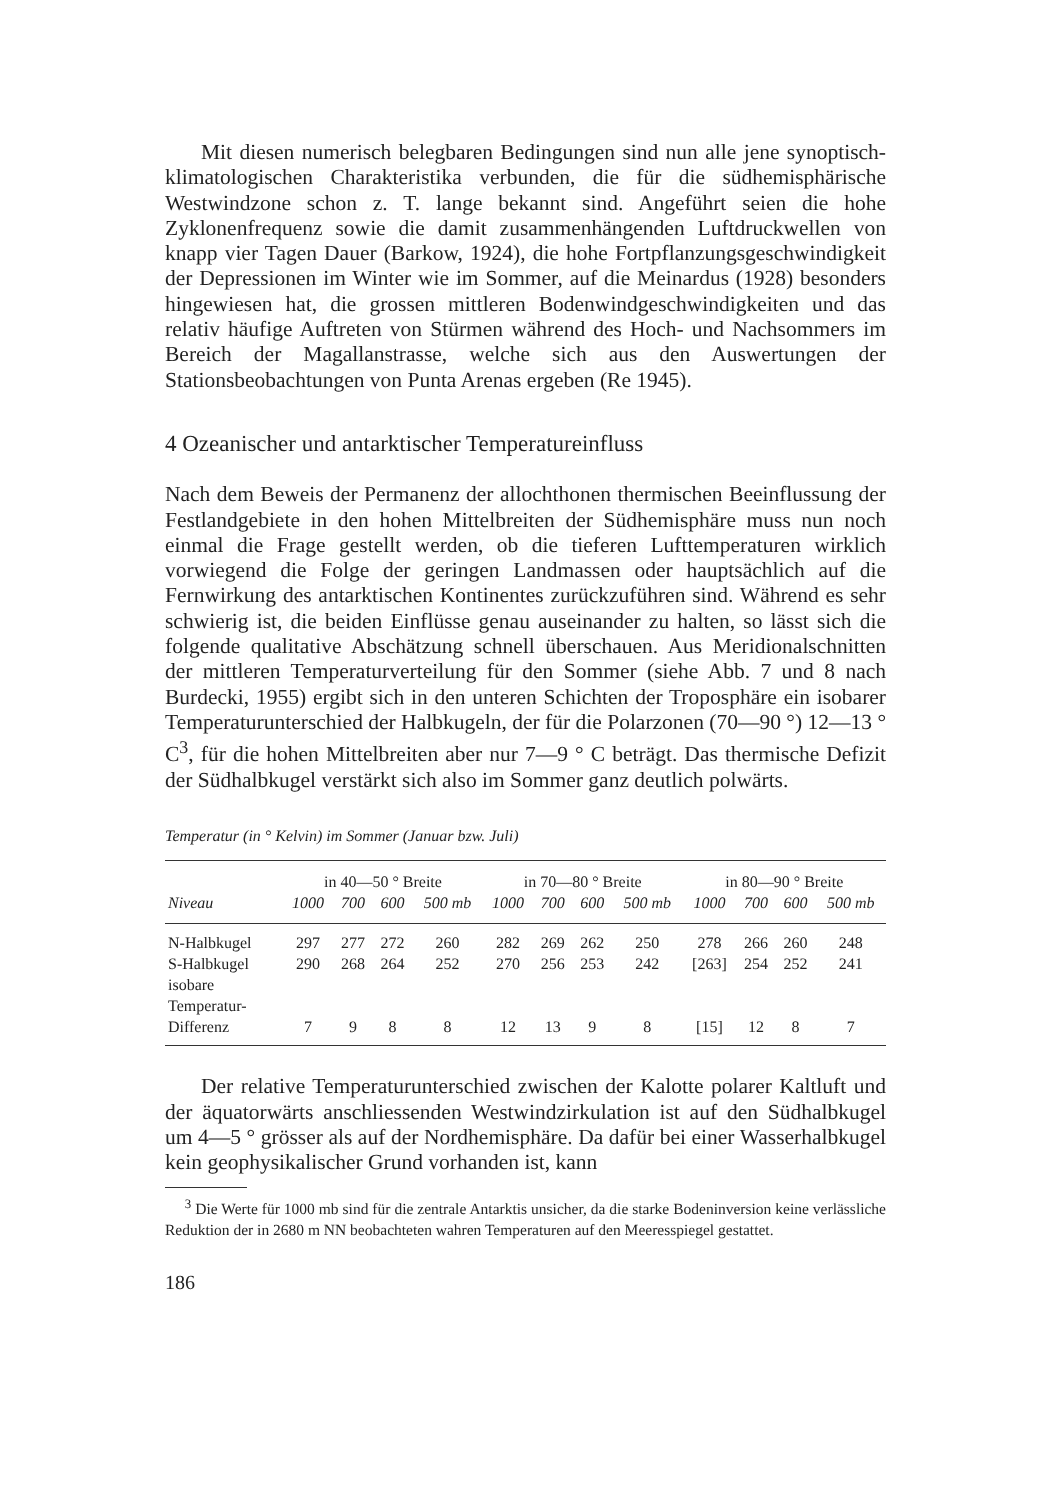Mit diesen numerisch belegbaren Bedingungen sind nun alle jene synoptisch-klimatologischen Charakteristika verbunden, die für die südhemisphärische Westwindzone schon z. T. lange bekannt sind. Angeführt seien die hohe Zyklonenfrequenz sowie die damit zusammenhängenden Luftdruckwellen von knapp vier Tagen Dauer (Barkow, 1924), die hohe Fortpflanzungsgeschwindigkeit der Depressionen im Winter wie im Sommer, auf die Meinardus (1928) besonders hingewiesen hat, die grossen mittleren Bodenwindgeschwindigkeiten und das relativ häufige Auftreten von Stürmen während des Hoch- und Nachsommers im Bereich der Magallanstrasse, welche sich aus den Auswertungen der Stationsbeobachtungen von Punta Arenas ergeben (Re 1945).
4 Ozeanischer und antarktischer Temperatureinfluss
Nach dem Beweis der Permanenz der allochthonen thermischen Beeinflussung der Festlandgebiete in den hohen Mittelbreiten der Südhemisphäre muss nun noch einmal die Frage gestellt werden, ob die tieferen Lufttemperaturen wirklich vorwiegend die Folge der geringen Landmassen oder hauptsächlich auf die Fernwirkung des antarktischen Kontinentes zurückzuführen sind. Während es sehr schwierig ist, die beiden Einflüsse genau auseinander zu halten, so lässt sich die folgende qualitative Abschätzung schnell überschauen. Aus Meridionalschnitten der mittleren Temperaturverteilung für den Sommer (siehe Abb. 7 und 8 nach Burdecki, 1955) ergibt sich in den unteren Schichten der Troposphäre ein isobarer Temperaturunterschied der Halbkugeln, der für die Polarzonen (70—90 °) 12—13 ° C<sup>3</sup>, für die hohen Mittelbreiten aber nur 7—9 ° C beträgt. Das thermische Defizit der Südhalbkugel verstärkt sich also im Sommer ganz deutlich polwärts.
Temperatur (in ° Kelvin) im Sommer (Januar bzw. Juli)
| | in 40—50 ° Breite | | | | in 70—80 ° Breite | | | | in 80—90 ° Breite | | | |
| --- | --- | --- | --- | --- | --- | --- | --- | --- | --- | --- | --- | --- |
| Niveau | 1000 | 700 | 600 | 500 mb | 1000 | 700 | 600 | 500 mb | 1000 | 700 | 600 | 500 mb |
| N-Halbkugel | 297 | 277 | 272 | 260 | 282 | 269 | 262 | 250 | 278 | 266 | 260 | 248 |
| S-Halbkugel | 290 | 268 | 264 | 252 | 270 | 256 | 253 | 242 | [263] | 254 | 252 | 241 |
| isobare Temperatur- Differenz | 7 | 9 | 8 | 8 | 12 | 13 | 9 | 8 | [15] | 12 | 8 | 7 |
Der relative Temperaturunterschied zwischen der Kalotte polarer Kaltluft und der äquatorwärts anschliessenden Westwindzirkulation ist auf den Südhalbkugel um 4—5 ° grösser als auf der Nordhemisphäre. Da dafür bei einer Wasserhalbkugel kein geophysikalischer Grund vorhanden ist, kann
<sup>3</sup> Die Werte für 1000 mb sind für die zentrale Antarktis unsicher, da die starke Bodeninversion keine verlässliche Reduktion der in 2680 m NN beobachteten wahren Temperaturen auf den Meeresspiegel gestattet.
186